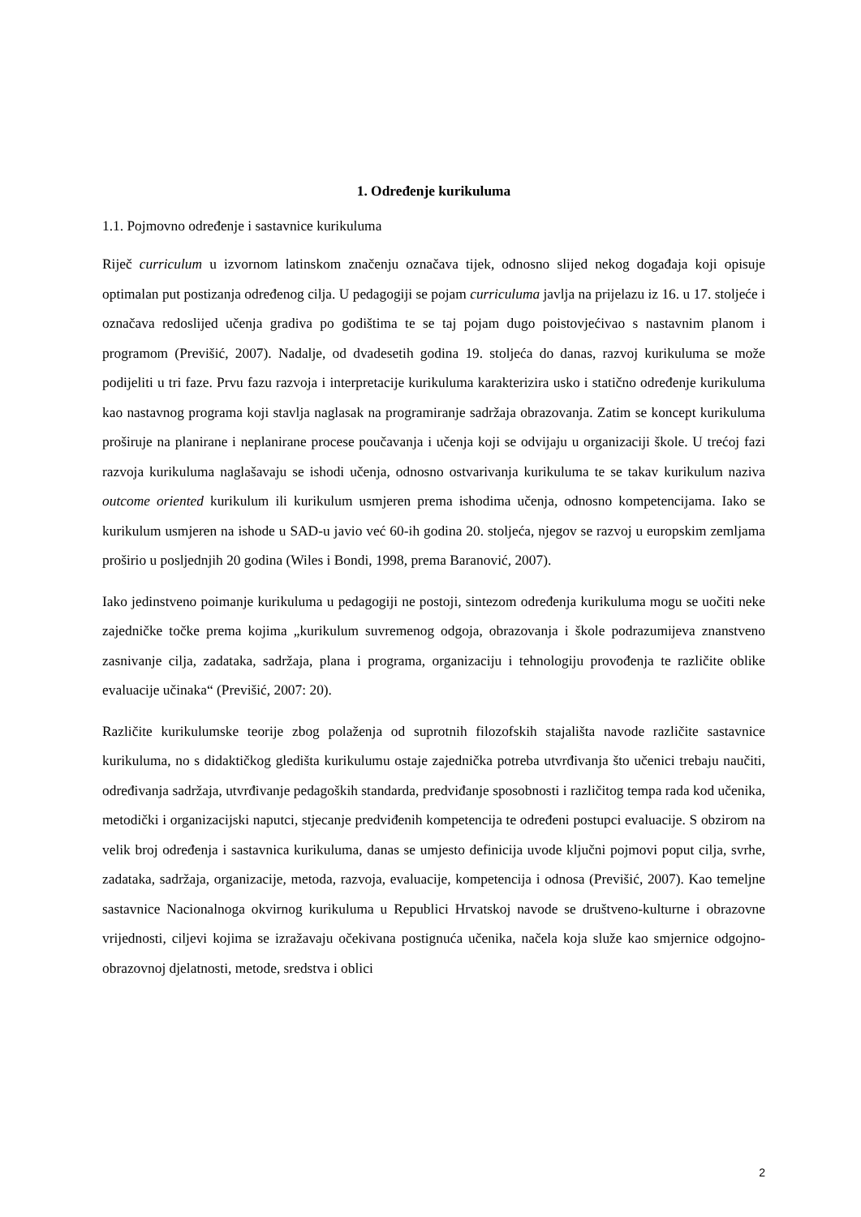1. Određenje kurikuluma
1.1. Pojmovno određenje i sastavnice kurikuluma
Riječ curriculum u izvornom latinskom značenju označava tijek, odnosno slijed nekog događaja koji opisuje optimalan put postizanja određenog cilja. U pedagogiji se pojam curriculuma javlja na prijelazu iz 16. u 17. stoljeće i označava redoslijed učenja gradiva po godištima te se taj pojam dugo poistovjećivao s nastavnim planom i programom (Previšić, 2007). Nadalje, od dvadesetih godina 19. stoljeća do danas, razvoj kurikuluma se može podijeliti u tri faze. Prvu fazu razvoja i interpretacije kurikuluma karakterizira usko i statično određenje kurikuluma kao nastavnog programa koji stavlja naglasak na programiranje sadržaja obrazovanja. Zatim se koncept kurikuluma proširuje na planirane i neplanirane procese poučavanja i učenja koji se odvijaju u organizaciji škole. U trećoj fazi razvoja kurikuluma naglašavaju se ishodi učenja, odnosno ostvarivanja kurikuluma te se takav kurikulum naziva outcome oriented kurikulum ili kurikulum usmjeren prema ishodima učenja, odnosno kompetencijama. Iako se kurikulum usmjeren na ishode u SAD-u javio već 60-ih godina 20. stoljeća, njegov se razvoj u europskim zemljama proširio u posljednjih 20 godina (Wiles i Bondi, 1998, prema Baranović, 2007).
Iako jedinstveno poimanje kurikuluma u pedagogiji ne postoji, sintezom određenja kurikuluma mogu se uočiti neke zajedničke točke prema kojima „kurikulum suvremenog odgoja, obrazovanja i škole podrazumijeva znanstveno zasnivanje cilja, zadataka, sadržaja, plana i programa, organizaciju i tehnologiju provođenja te različite oblike evaluacije učinaka“ (Previšić, 2007: 20).
Različite kurikulumske teorije zbog polaženja od suprotnih filozofskih stajališta navode različite sastavnice kurikuluma, no s didaktičkog gledišta kurikulumu ostaje zajednička potreba utvrđivanja što učenici trebaju naučiti, određivanja sadržaja, utvrđivanje pedagoških standarda, predviđanje sposobnosti i različitog tempa rada kod učenika, metodički i organizacijski naputci, stjecanje predviđenih kompetencija te određeni postupci evaluacije. S obzirom na velik broj određenja i sastavnica kurikuluma, danas se umjesto definicija uvode ključni pojmovi poput cilja, svrhe, zadataka, sadržaja, organizacije, metoda, razvoja, evaluacije, kompetencija i odnosa (Previšić, 2007). Kao temeljne sastavnice Nacionalnoga okvirnog kurikuluma u Republici Hrvatskoj navode se društveno-kulturne i obrazovne vrijednosti, ciljevi kojima se izražavaju očekivana postignuća učenika, načela koja služe kao smjernice odgojno-obrazovnoj djelatnosti, metode, sredstva i oblici
2